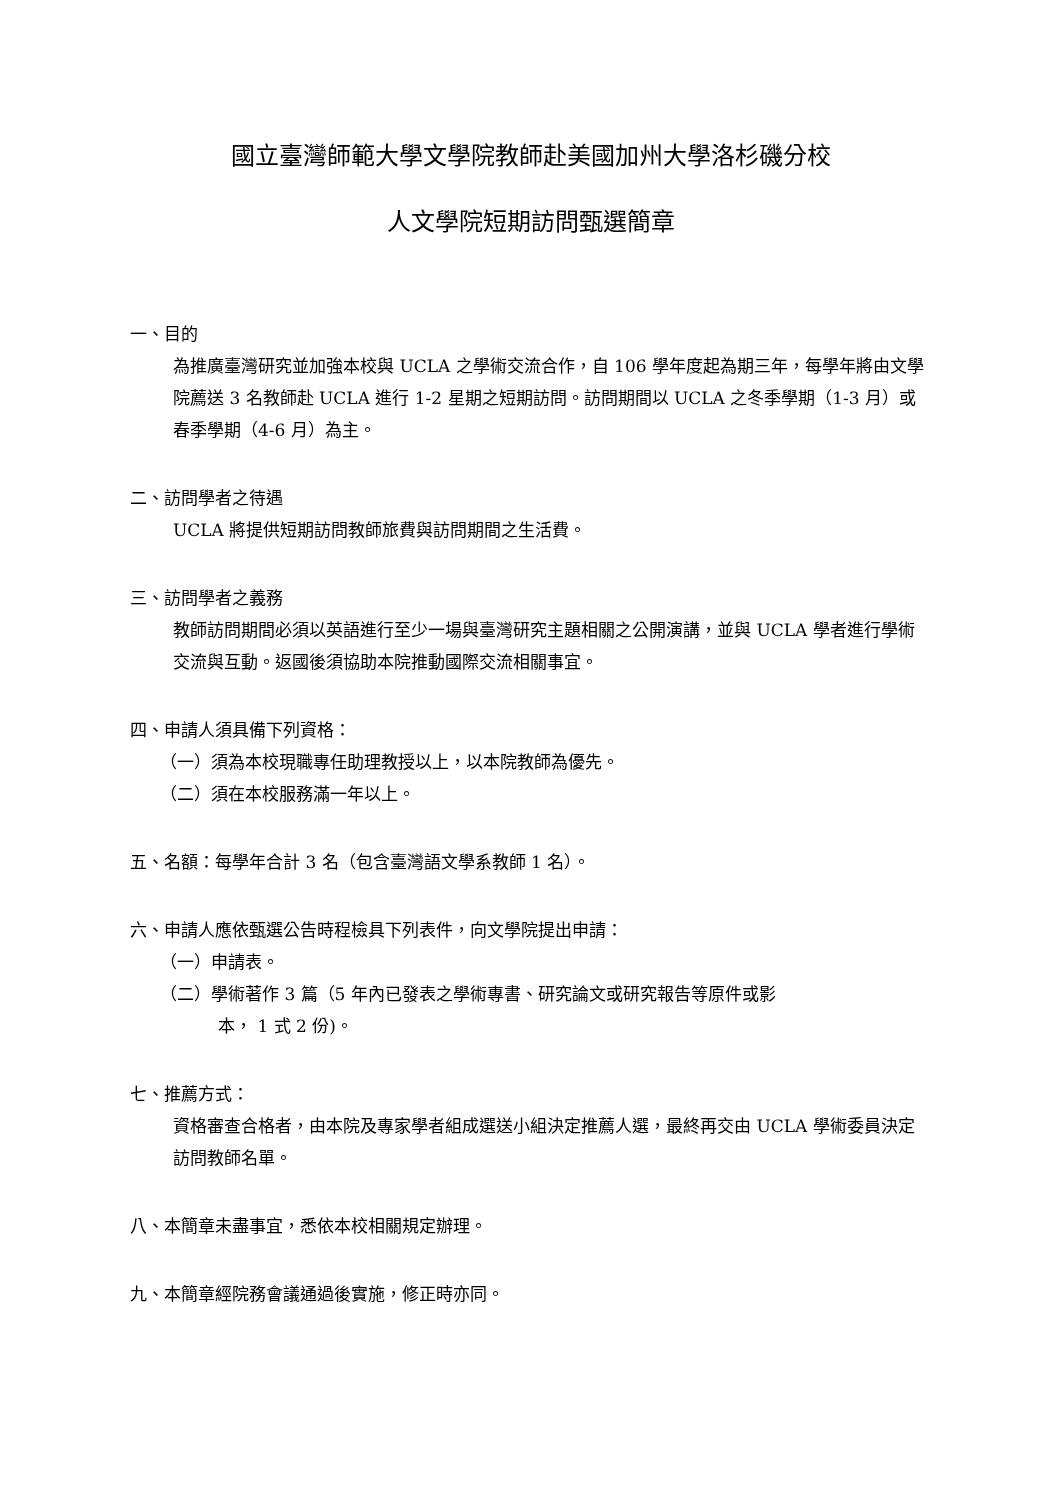國立臺灣師範大學文學院教師赴美國加州大學洛杉磯分校
人文學院短期訪問甄選簡章
一、目的
為推廣臺灣研究並加強本校與 UCLA 之學術交流合作，自 106 學年度起為期三年，每學年將由文學院薦送 3 名教師赴 UCLA 進行 1-2 星期之短期訪問。訪問期間以 UCLA 之冬季學期（1-3 月）或春季學期（4-6 月）為主。
二、訪問學者之待遇
UCLA 將提供短期訪問教師旅費與訪問期間之生活費。
三、訪問學者之義務
教師訪問期間必須以英語進行至少一場與臺灣研究主題相關之公開演講，並與 UCLA 學者進行學術交流與互動。返國後須協助本院推動國際交流相關事宜。
四、申請人須具備下列資格：
（一）須為本校現職專任助理教授以上，以本院教師為優先。
（二）須在本校服務滿一年以上。
五、名額：每學年合計 3 名（包含臺灣語文學系教師 1 名）。
六、申請人應依甄選公告時程檢具下列表件，向文學院提出申請：
（一）申請表。
（二）學術著作 3 篇（5 年內已發表之學術專書、研究論文或研究報告等原件或影
本， 1 式 2 份)。
七、推薦方式：
資格審查合格者，由本院及專家學者組成選送小組決定推薦人選，最終再交由 UCLA 學術委員決定訪問教師名單。
八、本簡章未盡事宜，悉依本校相關規定辦理。
九、本簡章經院務會議通過後實施，修正時亦同。